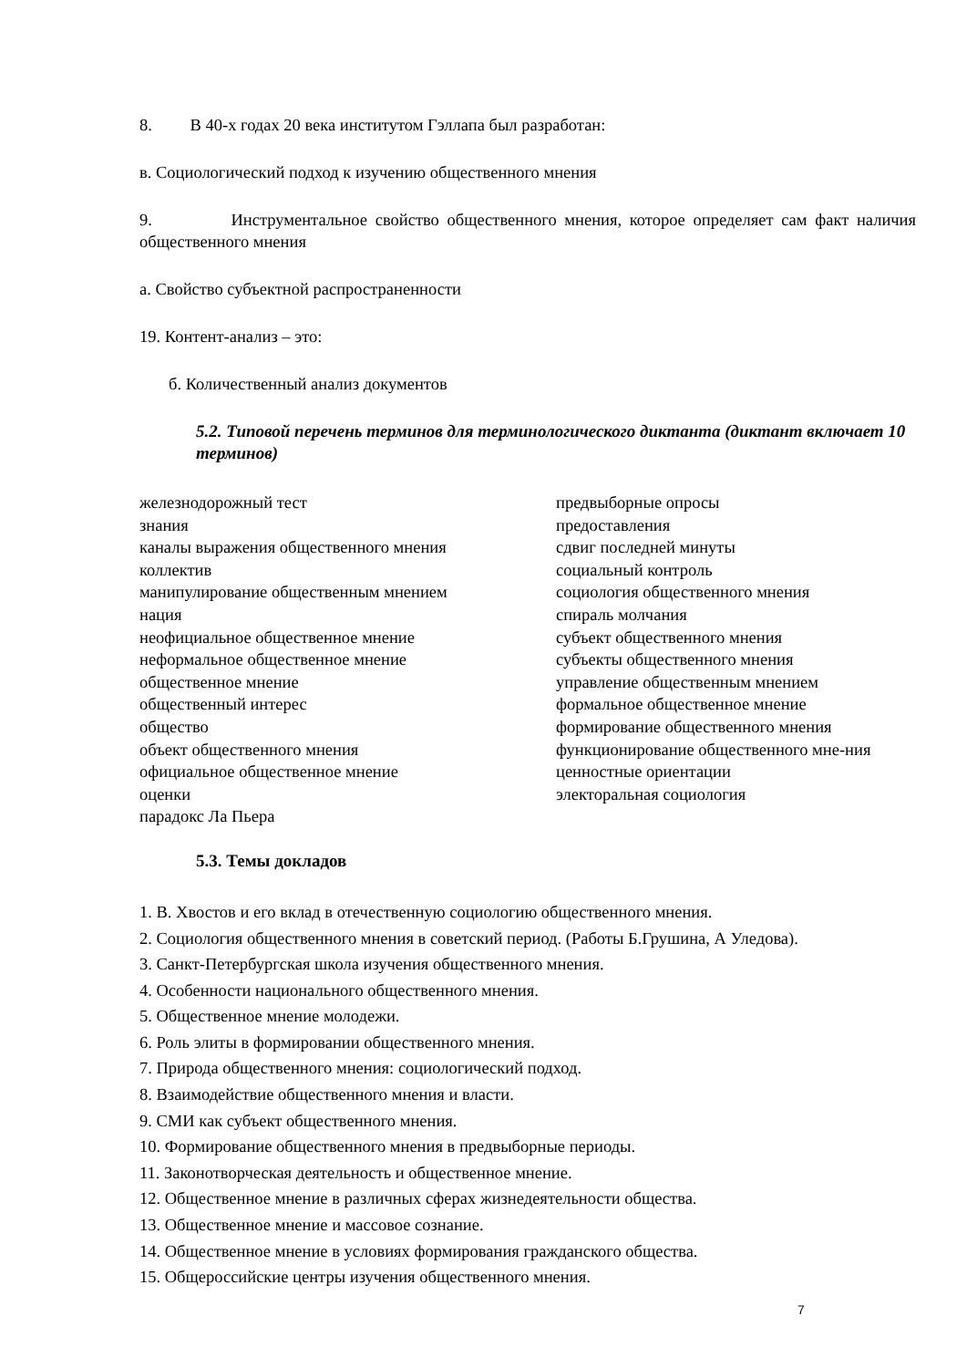8. В 40-х годах 20 века институтом Гэллапа был разработан:
в. Социологический подход к изучению общественного мнения
9. Инструментальное свойство общественного мнения, которое определяет сам факт наличия общественного мнения
а. Свойство субъектной распространенности
19. Контент-анализ – это:
б. Количественный анализ документов
5.2. Типовой перечень терминов для терминологического диктанта (диктант включает 10 терминов)
железнодорожный тест
знания
каналы выражения общественного мнения
коллектив
манипулирование общественным мнением
нация
неофициальное общественное мнение
неформальное общественное мнение
общественное мнение
общественный интерес
общество
объект общественного мнения
официальное общественное мнение
оценки
парадокс Ла Пьера
предвыборные опросы
предоставления
сдвиг последней минуты
социальный контроль
социология общественного мнения
спираль молчания
субъект общественного мнения
субъекты общественного мнения
управление общественным мнением
формальное общественное мнение
формирование общественного мнения
функционирование общественного мне-ния
ценностные ориентации
электоральная социология
5.3. Темы докладов
1. В. Хвостов и его вклад в отечественную социологию общественного мнения.
2. Социология общественного мнения в советский период. (Работы Б.Грушина, А Уледова).
3. Санкт-Петербургская школа изучения общественного мнения.
4. Особенности национального общественного мнения.
5. Общественное мнение молодежи.
6. Роль элиты в формировании общественного мнения.
7. Природа общественного мнения: социологический подход.
8. Взаимодействие общественного мнения и власти.
9. СМИ как субъект общественного мнения.
10. Формирование общественного мнения в предвыборные периоды.
11. Законотворческая деятельность и общественное мнение.
12. Общественное мнение в различных сферах жизнедеятельности общества.
13. Общественное мнение и массовое сознание.
14. Общественное мнение в условиях формирования гражданского общества.
15. Общероссийские центры изучения общественного мнения.
7